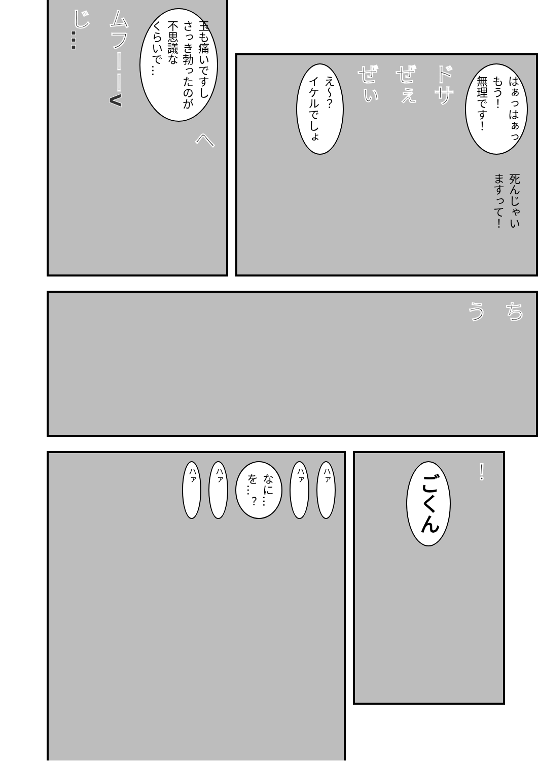玉も痛いですし
さっき勃ったのが
不思議な
くらいで…
ムフーーv
じ…
へ
はぁっはぁっ
もう！
無理です！
ドサ
ぜぇ
ぜぃ
え～？
イケルでしょ
死んじゃい
ますって！
ち
う
ハァ
ハァ
なに…
を…？
ハァ
ハァ
！
ごくん